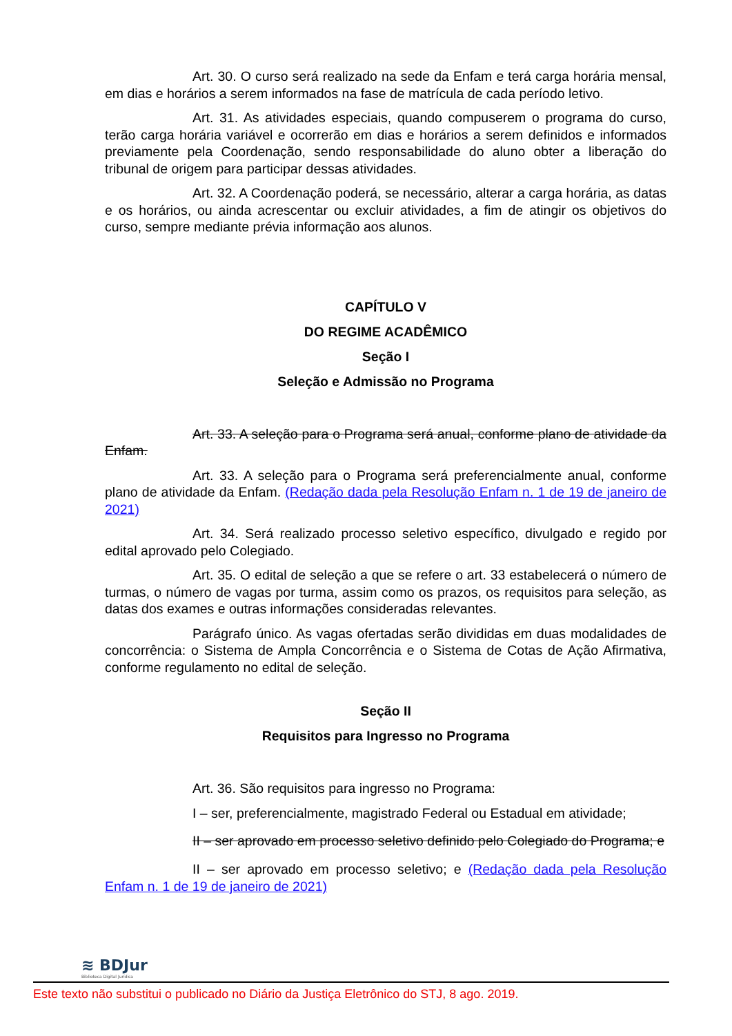Art. 30. O curso será realizado na sede da Enfam e terá carga horária mensal, em dias e horários a serem informados na fase de matrícula de cada período letivo.
Art. 31. As atividades especiais, quando compuserem o programa do curso, terão carga horária variável e ocorrerão em dias e horários a serem definidos e informados previamente pela Coordenação, sendo responsabilidade do aluno obter a liberação do tribunal de origem para participar dessas atividades.
Art. 32. A Coordenação poderá, se necessário, alterar a carga horária, as datas e os horários, ou ainda acrescentar ou excluir atividades, a fim de atingir os objetivos do curso, sempre mediante prévia informação aos alunos.
CAPÍTULO V
DO REGIME ACADÊMICO
Seção I
Seleção e Admissão no Programa
Art. 33. A seleção para o Programa será anual, conforme plano de atividade da Enfam.
Art. 33. A seleção para o Programa será preferencialmente anual, conforme plano de atividade da Enfam. (Redação dada pela Resolução Enfam n. 1 de 19 de janeiro de 2021)
Art. 34. Será realizado processo seletivo específico, divulgado e regido por edital aprovado pelo Colegiado.
Art. 35. O edital de seleção a que se refere o art. 33 estabelecerá o número de turmas, o número de vagas por turma, assim como os prazos, os requisitos para seleção, as datas dos exames e outras informações consideradas relevantes.
Parágrafo único. As vagas ofertadas serão divididas em duas modalidades de concorrência: o Sistema de Ampla Concorrência e o Sistema de Cotas de Ação Afirmativa, conforme regulamento no edital de seleção.
Seção II
Requisitos para Ingresso no Programa
Art. 36. São requisitos para ingresso no Programa:
I – ser, preferencialmente, magistrado Federal ou Estadual em atividade;
II – ser aprovado em processo seletivo definido pelo Colegiado do Programa; e
II – ser aprovado em processo seletivo; e (Redação dada pela Resolução Enfam n. 1 de 19 de janeiro de 2021)
≋ BDJur
Biblioteca Digital Jurídica
Este texto não substitui o publicado no Diário da Justiça Eletrônico do STJ, 8 ago. 2019.